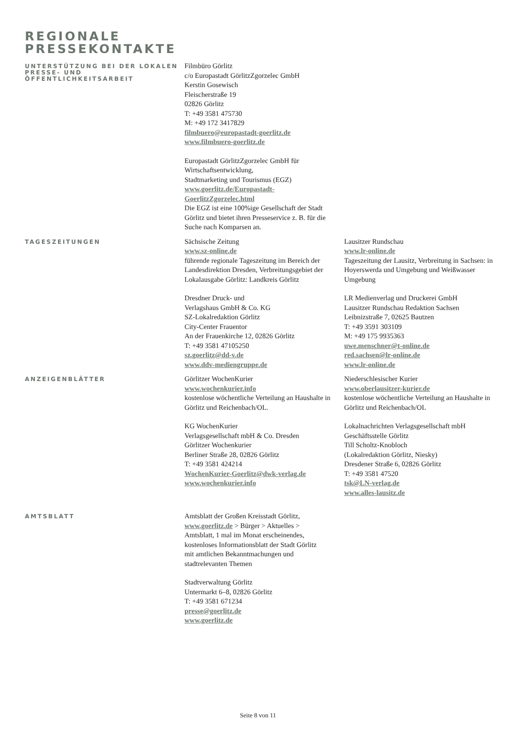REGIONALE
PRESSEKONTAKTE
UNTERSTÜTZUNG BEI DER LOKALEN PRESSE- UND ÖFFENTLICHKEITSARBEIT
Filmbüro Görlitz
c/o Europastadt GörlitzZgorzelec GmbH
Kerstin Gosewisch
Fleischerstraße 19
02826 Görlitz
T: +49 3581 475730
M: +49 172 3417829
filmbuero@europastadt-goerlitz.de
www.filmbuero-goerlitz.de
Europastadt GörlitzZgorzelec GmbH für Wirtschaftsentwicklung,
Stadtmarketing und Tourismus (EGZ)
www.goerlitz.de/Europastadt-GoerlitzZgorzelec.html
Die EGZ ist eine 100%ige Gesellschaft der Stadt Görlitz und bietet ihren Presseservice z. B. für die Suche nach Komparsen an.
TAGESZEITUNGEN
Sächsische Zeitung
www.sz-online.de
führende regionale Tageszeitung im Bereich der Landesdirektion Dresden, Verbreitungsgebiet der Lokalausgabe Görlitz: Landkreis Görlitz
Dresdner Druck- und
Verlagshaus GmbH & Co. KG
SZ-Lokalredaktion Görlitz
City-Center Frauentor
An der Frauenkirche 12, 02826 Görlitz
T: +49 3581 47105250
sz.goerlitz@dd-v.de
www.ddv-mediengruppe.de
Lausitzer Rundschau
www.lr-online.de
Tageszeitung der Lausitz, Verbreitung in Sachsen: in Hoyerswerda und Umgebung und Weißwasser Umgebung
LR Medienverlag und Druckerei GmbH
Lausitzer Rundschau Redaktion Sachsen
Leibnizstraße 7, 02625 Bautzen
T: +49 3591 303109
M: +49 175 9935363
uwe.menschner@t-online.de
red.sachsen@lr-online.de
www.lr-online.de
ANZEIGENBLÄTTER
Görlitzer WochenKurier
www.wochenkurier.info
kostenlose wöchentliche Verteilung an Haushalte in Görlitz und Reichenbach/OL.
KG WochenKurier
Verlagsgesellschaft mbH & Co. Dresden
Görlitzer Wochenkurier
Berliner Straße 28, 02826 Görlitz
T: +49 3581 424214
WochenKurier-Goerlitz@dwk-verlag.de
www.wochenkurier.info
Niederschlesischer Kurier
www.oberlausitzer-kurier.de
kostenlose wöchentliche Verteilung an Haushalte in Görlitz und Reichenbach/OL
Lokalnachrichten Verlagsgesellschaft mbH
Geschäftsstelle Görlitz
Till Scholtz-Knobloch
(Lokalredaktion Görlitz, Niesky)
Dresdener Straße 6, 02826 Görlitz
T: +49 3581 47520
tsk@LN-verlag.de
www.alles-lausitz.de
AMTSBLATT
Amtsblatt der Großen Kreisstadt Görlitz, www.goerlitz.de > Bürger > Aktuelles > Amtsblatt, 1 mal im Monat erscheinendes, kostenloses Informationsblatt der Stadt Görlitz mit amtlichen Bekanntmachungen und stadtrelevanten Themen
Stadtverwaltung Görlitz
Untermarkt 6–8, 02826 Görlitz
T: +49 3581 671234
presse@goerlitz.de
www.goerlitz.de
Seite 8 von 11